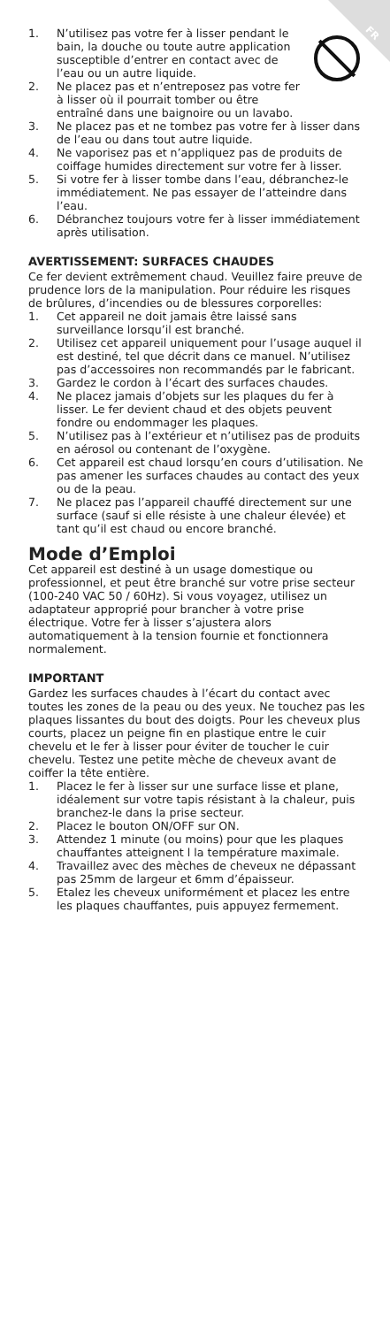FR
1. N’utilisez pas votre fer à lisser pendant le bain, la douche ou toute autre application susceptible d’entrer en contact avec de l’eau ou un autre liquide.
2. Ne placez pas et n’entreposez pas votre fer à lisser où il pourrait tomber ou être entraîné dans une baignoire ou un lavabo.
3. Ne placez pas et ne tombez pas votre fer à lisser dans de l’eau ou dans tout autre liquide.
4. Ne vaporisez pas et n’appliquez pas de produits de coiffage humides directement sur votre fer à lisser.
5. Si votre fer à lisser tombe dans l’eau, débranchez-le immédiatement. Ne pas essayer de l’atteindre dans l’eau.
6. Débranchez toujours votre fer à lisser immédiatement après utilisation.
AVERTISSEMENT: SURFACES CHAUDES
Ce fer devient extrêmement chaud. Veuillez faire preuve de prudence lors de la manipulation. Pour réduire les risques de brûlures, d’incendies ou de blessures corporelles:
1. Cet appareil ne doit jamais être laissé sans surveillance lorsqu’il est branché.
2. Utilisez cet appareil uniquement pour l’usage auquel il est destiné, tel que décrit dans ce manuel. N’utilisez pas d’accessoires non recommandés par le fabricant.
3. Gardez le cordon à l’écart des surfaces chaudes.
4. Ne placez jamais d’objets sur les plaques du fer à lisser. Le fer devient chaud et des objets peuvent fondre ou endommager les plaques.
5. N’utilisez pas à l’extérieur et n’utilisez pas de produits en aérosol ou contenant de l’oxygène.
6. Cet appareil est chaud lorsqu’en cours d’utilisation. Ne pas amener les surfaces chaudes au contact des yeux ou de la peau.
7. Ne placez pas l’appareil chauffé directement sur une surface (sauf si elle résiste à une chaleur élevée) et tant qu’il est chaud ou encore branché.
Mode d’Emploi
Cet appareil est destiné à un usage domestique ou professionnel, et peut être branché sur votre prise secteur (100-240 VAC 50 / 60Hz). Si vous voyagez, utilisez un adaptateur approprié pour brancher à votre prise électrique. Votre fer à lisser s’ajustera alors automatiquement à la tension fournie et fonctionnera normalement.
IMPORTANT
Gardez les surfaces chaudes à l’écart du contact avec toutes les zones de la peau ou des yeux. Ne touchez pas les plaques lissantes du bout des doigts. Pour les cheveux plus courts, placez un peigne fin en plastique entre le cuir chevelu et le fer à lisser pour éviter de toucher le cuir chevelu. Testez une petite mèche de cheveux avant de coiffer la tête entière.
1. Placez le fer à lisser sur une surface lisse et plane, idéalement sur votre tapis résistant à la chaleur, puis branchez-le dans la prise secteur.
2. Placez le bouton ON/OFF sur ON.
3. Attendez 1 minute (ou moins) pour que les plaques chauffantes atteignent l la température maximale.
4. Travaillez avec des mèches de cheveux ne dépassant pas 25mm de largeur et 6mm d’épaisseur.
5. Etalez les cheveux uniformément et placez les entre les plaques chauffantes, puis appuyez fermement.